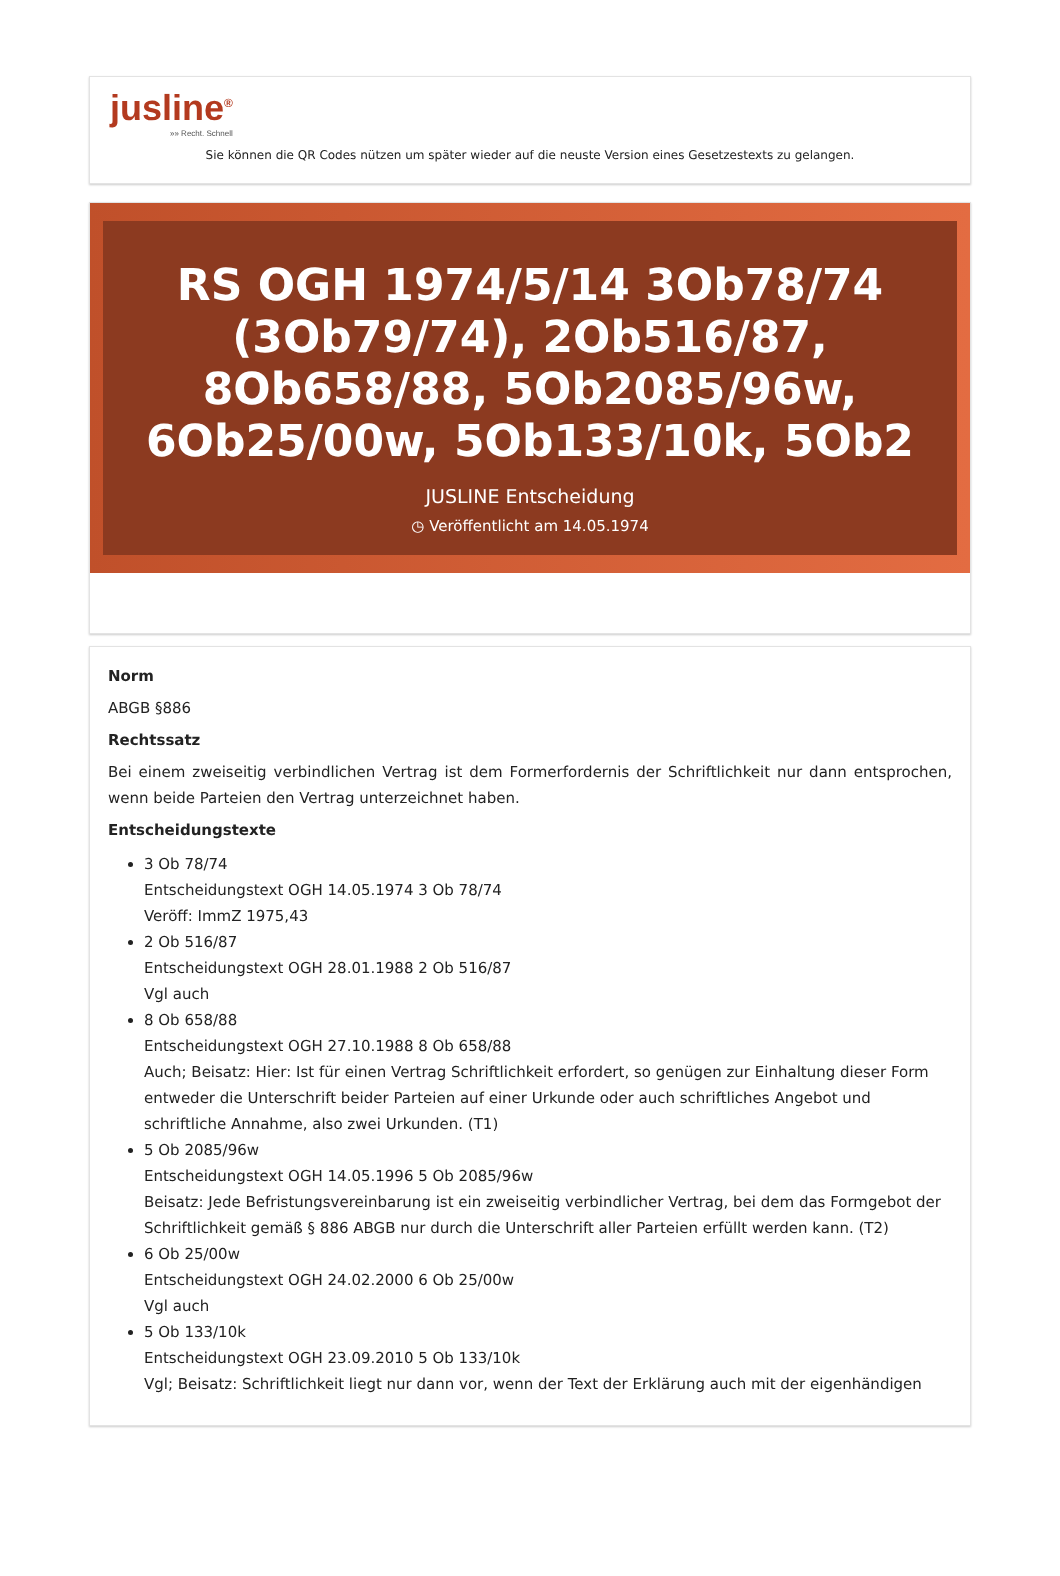jusline<sup>®</sup>
»» Recht. Schnell
Sie können die QR Codes nützen um später wieder auf die neuste Version eines Gesetzestexts zu gelangen.
RS OGH 1974/5/14 3Ob78/74 (3Ob79/74), 2Ob516/87, 8Ob658/88, 5Ob2085/96w, 6Ob25/00w, 5Ob133/10k, 5Ob2
JUSLINE Entscheidung
◷ Veröffentlicht am 14.05.1974
Norm
ABGB §886
Rechtssatz
Bei einem zweiseitig verbindlichen Vertrag ist dem Formerfordernis der Schriftlichkeit nur dann entsprochen, wenn beide Parteien den Vertrag unterzeichnet haben.
Entscheidungstexte
3 Ob 78/74
Entscheidungstext OGH 14.05.1974 3 Ob 78/74
Veröff: ImmZ 1975,43
2 Ob 516/87
Entscheidungstext OGH 28.01.1988 2 Ob 516/87
Vgl auch
8 Ob 658/88
Entscheidungstext OGH 27.10.1988 8 Ob 658/88
Auch; Beisatz: Hier: Ist für einen Vertrag Schriftlichkeit erfordert, so genügen zur Einhaltung dieser Form entweder die Unterschrift beider Parteien auf einer Urkunde oder auch schriftliches Angebot und schriftliche Annahme, also zwei Urkunden. (T1)
5 Ob 2085/96w
Entscheidungstext OGH 14.05.1996 5 Ob 2085/96w
Beisatz: Jede Befristungsvereinbarung ist ein zweiseitig verbindlicher Vertrag, bei dem das Formgebot der Schriftlichkeit gemäß § 886 ABGB nur durch die Unterschrift aller Parteien erfüllt werden kann. (T2)
6 Ob 25/00w
Entscheidungstext OGH 24.02.2000 6 Ob 25/00w
Vgl auch
5 Ob 133/10k
Entscheidungstext OGH 23.09.2010 5 Ob 133/10k
Vgl; Beisatz: Schriftlichkeit liegt nur dann vor, wenn der Text der Erklärung auch mit der eigenhändigen